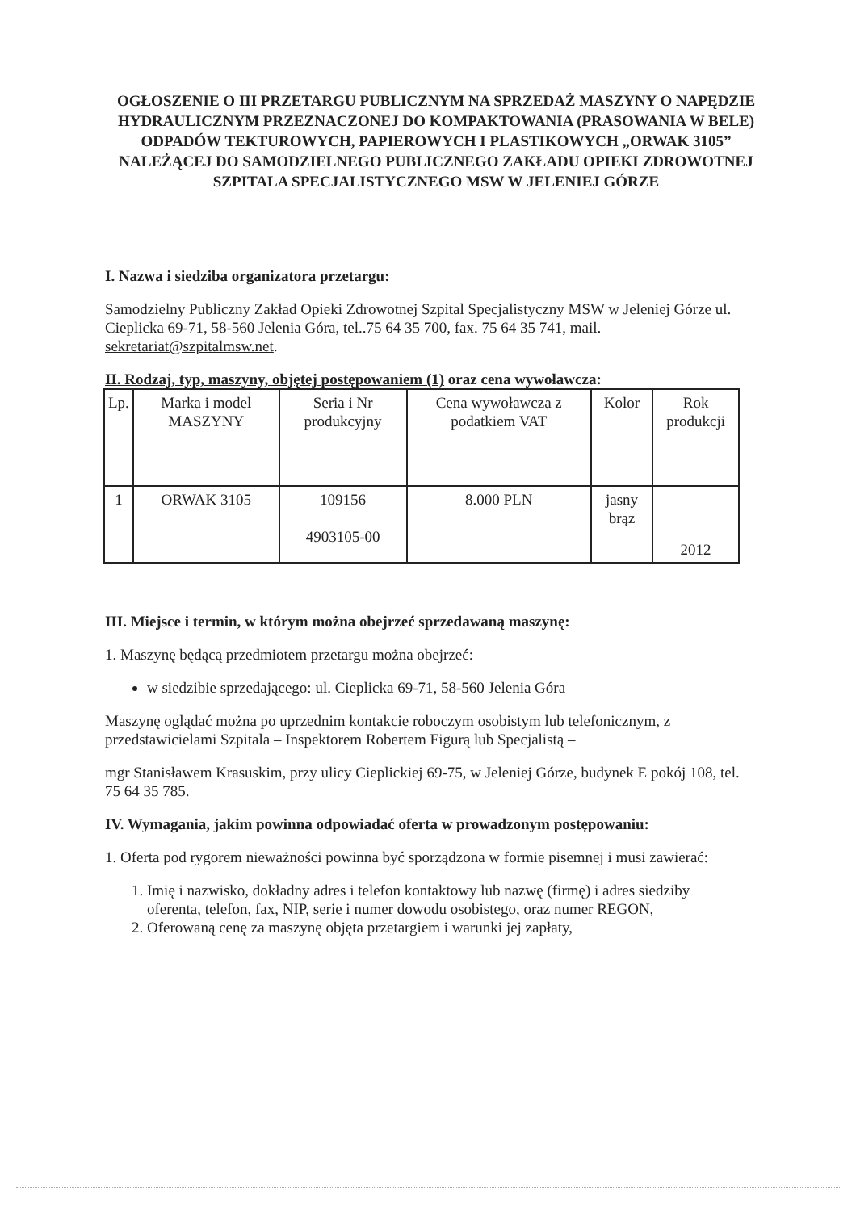OGŁOSZENIE O III PRZETARGU PUBLICZNYM NA SPRZEDAŻ MASZYNY O NAPĘDZIE HYDRAULICZNYM PRZEZNACZONEJ DO KOMPAKTOWANIA (PRASOWANIA W BELE) ODPADÓW TEKTUROWYCH, PAPIEROWYCH I PLASTIKOWYCH „ORWAK 3105” NALEŻĄCEJ DO SAMODZIELNEGO PUBLICZNEGO ZAKŁADU OPIEKI ZDROWOTNEJ SZPITALA SPECJALISTYCZNEGO MSW W JELENIEJ GÓRZE
I. Nazwa i siedziba organizatora przetargu:
Samodzielny Publiczny Zakład Opieki Zdrowotnej Szpital Specjalistyczny MSW w Jeleniej Górze ul. Cieplicka 69-71, 58-560 Jelenia Góra, tel..75 64 35 700, fax. 75 64 35 741, mail. sekretariat@szpitalmsw.net.
II. Rodzaj, typ, maszyny, objętej postępowaniem (1) oraz cena wywoławcza:
| Lp. | Marka i model MASZYNY | Seria i Nr produkcyjny | Cena wywoławcza z podatkiem VAT | Kolor | Rok produkcji |
| 1 | ORWAK 3105 | 109156 4903105-00 | 8.000 PLN | jasny brąz | 2012 |
III. Miejsce i termin, w którym można obejrzeć sprzedawaną maszynę:
1. Maszynę będącą przedmiotem przetargu można obejrzeć:
w siedzibie sprzedającego: ul. Cieplicka 69-71, 58-560 Jelenia Góra
Maszynę oglądać można po uprzednim kontakcie roboczym osobistym lub telefonicznym, z przedstawicielami Szpitala – Inspektorem Robertem Figurą lub Specjalistą –
mgr Stanisławem Krasuskim, przy ulicy Cieplickiej 69-75, w Jeleniej Górze, budynek E pokój 108, tel. 75 64 35 785.
IV. Wymagania, jakim powinna odpowiadać oferta w prowadzonym postępowaniu:
1. Oferta pod rygorem nieważności powinna być sporządzona w formie pisemnej i musi zawierać:
1. Imię i nazwisko, dokładny adres i telefon kontaktowy lub nazwę (firmę) i adres siedziby oferenta, telefon, fax, NIP, serie i numer dowodu osobistego, oraz numer REGON,
2. Oferowaną cenę za maszynę objęta przetargiem i warunki jej zapłaty,